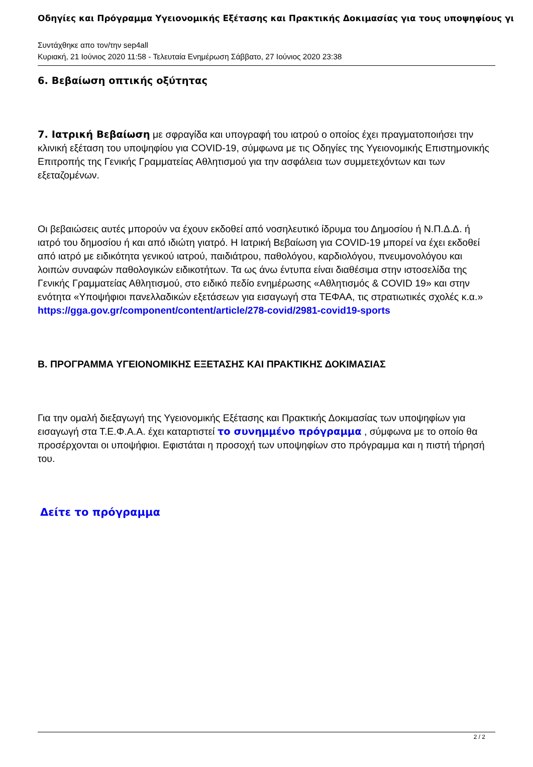Οδηγίες και Πρόγραμμα Υγειονομικής Εξέτασης και Πρακτικής Δοκιμασίας για τους υποψηφίους γι
Συντάχθηκε απο τον/την sep4all
Κυριακή, 21 Ιούνιος 2020 11:58 - Τελευταία Ενημέρωση Σάββατο, 27 Ιούνιος 2020 23:38
6. Βεβαίωση οπτικής οξύτητας
7. Ιατρική Βεβαίωση με σφραγίδα και υπογραφή του ιατρού ο οποίος έχει πραγματοποιήσει την κλινική εξέταση του υποψηφίου για COVID-19, σύμφωνα με τις Οδηγίες της Υγειονομικής Επιστημονικής Επιτροπής της Γενικής Γραμματείας Αθλητισμού για την ασφάλεια των συμμετεχόντων και των εξεταζομένων.
Οι βεβαιώσεις αυτές μπορούν να έχουν εκδοθεί από νοσηλευτικό ίδρυμα του Δημοσίου ή Ν.Π.Δ.Δ. ή ιατρό του δημοσίου ή και από ιδιώτη γιατρό. Η Ιατρική Βεβαίωση για COVID-19 μπορεί να έχει εκδοθεί από ιατρό με ειδικότητα γενικού ιατρού, παιδιάτρου, παθολόγου, καρδιολόγου, πνευμονολόγου και λοιπών συναφών παθολογικών ειδικοτήτων. Τα ως άνω έντυπα είναι διαθέσιμα στην ιστοσελίδα της Γενικής Γραμματείας Αθλητισμού, στο ειδικό πεδίο ενημέρωσης «Αθλητισμός & COVID 19» και στην ενότητα «Υποψήφιοι πανελλαδικών εξετάσεων για εισαγωγή στα ΤΕΦΑΑ, τις στρατιωτικές σχολές κ.α.» https://gga.gov.gr/component/content/article/278-covid/2981-covid19-sports
Β. ΠΡΟΓΡΑΜΜΑ ΥΓΕΙΟΝΟΜΙΚΗΣ ΕΞΕΤΑΣΗΣ ΚΑΙ ΠΡΑΚΤΙΚΗΣ ΔΟΚΙΜΑΣΙΑΣ
Για την ομαλή διεξαγωγή της Υγειονομικής Εξέτασης και Πρακτικής Δοκιμασίας των υποψηφίων για εισαγωγή στα Τ.Ε.Φ.Α.Α. έχει καταρτιστεί το συνημμένο πρόγραμμα , σύμφωνα με το οποίο θα προσέρχονται οι υποψήφιοι. Εφιστάται η προσοχή των υποψηφίων στο πρόγραμμα και η πιστή τήρησή του.
Δείτε το πρόγραμμα
2 / 2